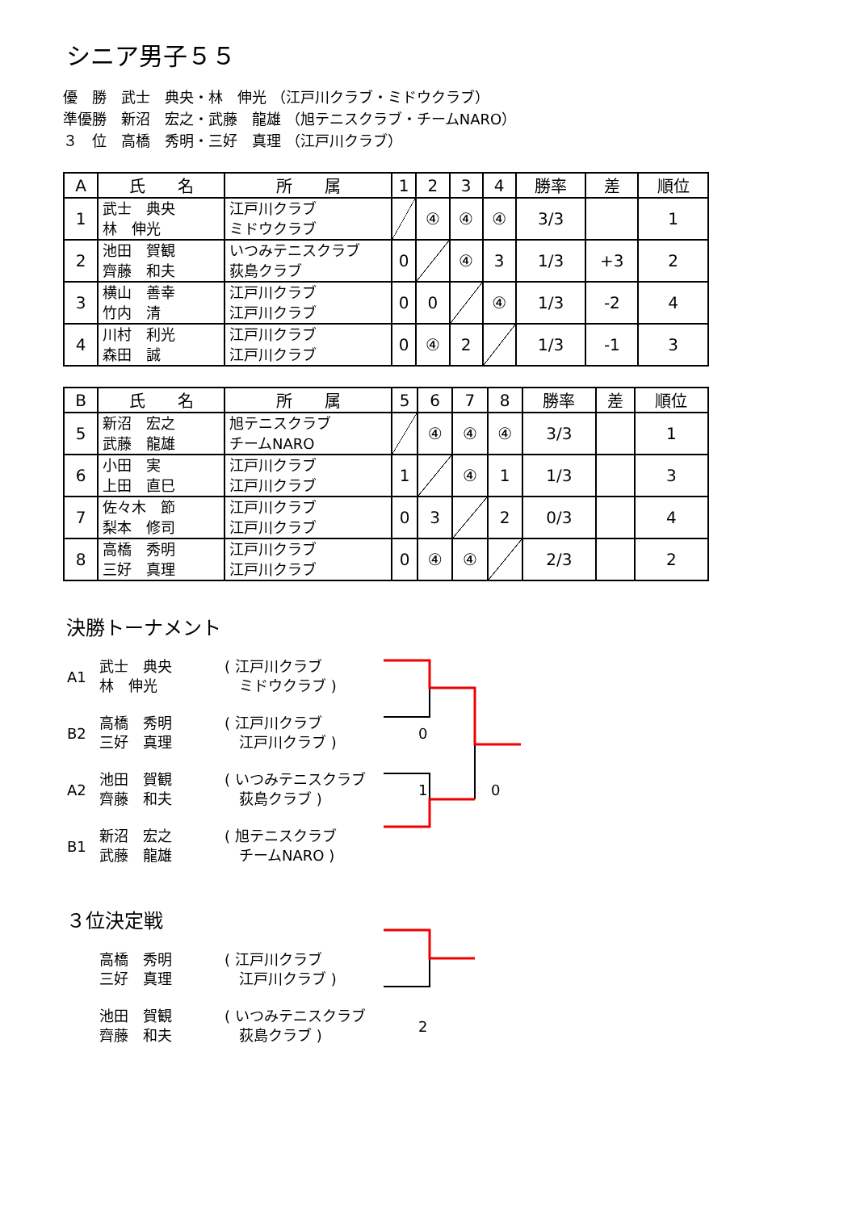シニア男子５５
優　勝　武士　典央・林　伸光 （江戸川クラブ・ミドウクラブ）
準優勝　新沼　宏之・武藤　龍雄 （旭テニスクラブ・チームNARO）
３　位　高橋　秀明・三好　真理 （江戸川クラブ）
| A | 氏 名 | 所 属 | 1 | 2 | 3 | 4 | 勝率 | 差 | 順位 |
| --- | --- | --- | --- | --- | --- | --- | --- | --- | --- |
| 1 | 武士 典央 林 伸光 | 江戸川クラブ ミドウクラブ | | ④ | ④ | ④ | 3/3 | | 1 |
| 2 | 池田 賀観 齊藤 和夫 | いつみテニスクラブ 荻島クラブ | 0 | | ④ | 3 | 1/3 | +3 | 2 |
| 3 | 横山 善幸 竹内 清 | 江戸川クラブ 江戸川クラブ | 0 | 0 | | ④ | 1/3 | -2 | 4 |
| 4 | 川村 利光 森田 誠 | 江戸川クラブ 江戸川クラブ | 0 | ④ | 2 | | 1/3 | -1 | 3 |
| B | 氏 名 | 所 属 | 5 | 6 | 7 | 8 | 勝率 | 差 | 順位 |
| --- | --- | --- | --- | --- | --- | --- | --- | --- | --- |
| 5 | 新沼 宏之 武藤 龍雄 | 旭テニスクラブ チームNARO | | ④ | ④ | ④ | 3/3 | | 1 |
| 6 | 小田 実 上田 直巳 | 江戸川クラブ 江戸川クラブ | 1 | | ④ | 1 | 1/3 | | 3 |
| 7 | 佐々木 節 梨本 修司 | 江戸川クラブ 江戸川クラブ | 0 | 3 | | 2 | 0/3 | | 4 |
| 8 | 高橋 秀明 三好 真理 | 江戸川クラブ 江戸川クラブ | 0 | ④ | ④ | | 2/3 | | 2 |
決勝トーナメント
A1 武士　典央
林　伸光 ( 江戸川クラブ
　ミドウクラブ )
B2 高橋　秀明
三好　真理 ( 江戸川クラブ
　江戸川クラブ )　 0
A2 池田　賀観
齊藤　和夫 ( いつみテニスクラブ
　荻島クラブ )　 1 0
B1 新沼　宏之
武藤　龍雄 ( 旭テニスクラブ
　チームNARO )
３位決定戦
高橋　秀明
三好　真理 ( 江戸川クラブ
　江戸川クラブ )
池田　賀観
齊藤　和夫 ( いつみテニスクラブ
　荻島クラブ )　 2